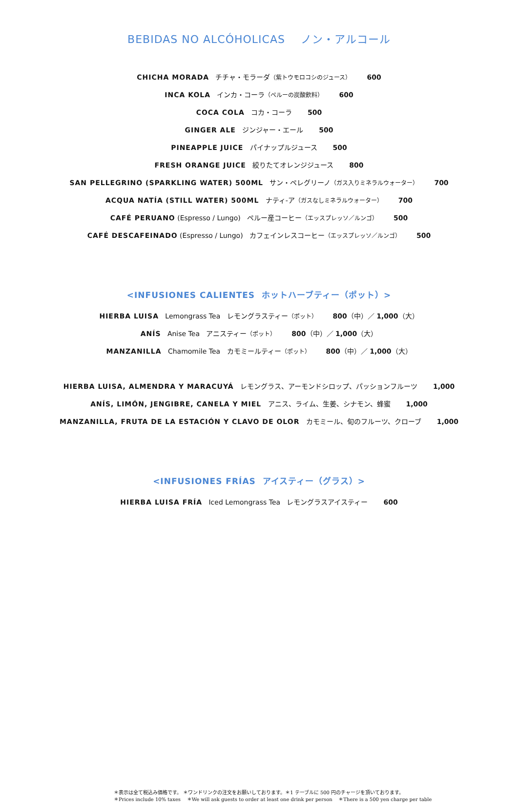BEBIDAS NO ALCÓHOLICAS ノン・アルコール
CHICHA MORADA チチャ・モラーダ（紫トウモロコシのジュース） 600
INCA KOLA インカ・コーラ（ペルーの炭酸飲料） 600
COCA COLA コカ・コーラ 500
GINGER ALE ジンジャー・エール 500
PINEAPPLE JUICE パイナップルジュース 500
FRESH ORANGE JUICE 絞りたてオレンジジュース 800
SAN PELLEGRINO (SPARKLING WATER) 500ML サン・ペレグリーノ（ガス入りミネラルウォーター） 700
ACQUA NATÍA (STILL WATER) 500ML ナティ-ア（ガスなしミネラルウォーター） 700
CAFÉ PERUANO (Espresso / Lungo) ペルー産コーヒー（エッスプレッソ／ルンゴ） 500
CAFÉ DESCAFEINADO (Espresso / Lungo) カフェインレスコーヒー（エッスプレッソ／ルンゴ） 500
<INFUSIONES CALIENTES ホットハーブティー（ポット）>
HIERBA LUISA Lemongrass Tea レモングラスティー（ポット） 800（中）／ 1,000（大）
ANÍS Anise Tea アニスティー（ポット） 800（中）／ 1,000（大）
MANZANILLA Chamomile Tea カモミールティー（ポット） 800（中）／ 1,000（大）
HIERBA LUISA, ALMENDRA Y MARACUYÁ レモングラス、アーモンドシロップ、パッションフルーツ 1,000
ANÍS, LIMÓN, JENGIBRE, CANELA Y MIEL アニス、ライム、生姜、シナモン、蜂蜜 1,000
MANZANILLA, FRUTA DE LA ESTACIÓN Y CLAVO DE OLOR カモミール、旬のフルーツ、クローブ 1,000
<INFUSIONES FRÍAS アイスティー（グラス）>
HIERBA LUISA FRÍA Iced Lemongrass Tea レモングラスアイスティー 600
＊表示は全て税込み価格です。 ＊ワンドリンクの注文をお願いしております。＊1 テーブルに 500 円のチャージを頂いております。
＊Prices include 10% taxes ＊We will ask guests to order at least one drink per person ＊There is a 500 yen charge per table